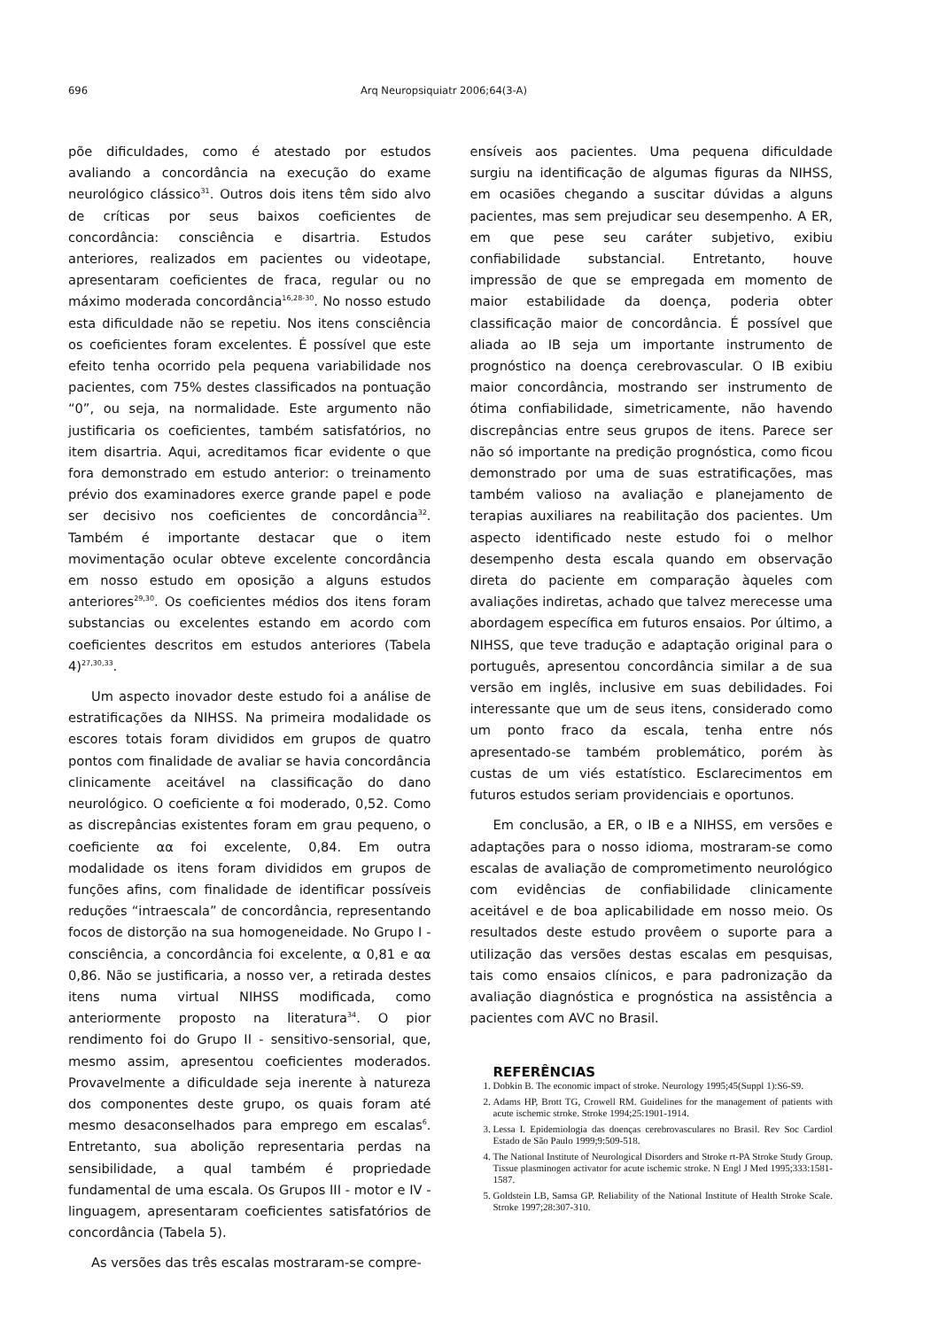696 Arq Neuropsiquiatr 2006;64(3-A)
põe dificuldades, como é atestado por estudos avaliando a concordância na execução do exame neurológico clássico<sup>31</sup>. Outros dois itens têm sido alvo de críticas por seus baixos coeficientes de concordância: consciência e disartria. Estudos anteriores, realizados em pacientes ou videotape, apresentaram coeficientes de fraca, regular ou no máximo moderada concordância<sup>16,28-30</sup>. No nosso estudo esta dificuldade não se repetiu. Nos itens consciência os coeficientes foram excelentes. É possível que este efeito tenha ocorrido pela pequena variabilidade nos pacientes, com 75% destes classificados na pontuação “0”, ou seja, na normalidade. Este argumento não justificaria os coeficientes, também satisfatórios, no item disartria. Aqui, acreditamos ficar evidente o que fora demonstrado em estudo anterior: o treinamento prévio dos examinadores exerce grande papel e pode ser decisivo nos coeficientes de concordância<sup>32</sup>. Também é importante destacar que o item movimentação ocular obteve excelente concordância em nosso estudo em oposição a alguns estudos anteriores<sup>29,30</sup>. Os coeficientes médios dos itens foram substancias ou excelentes estando em acordo com coeficientes descritos em estudos anteriores (Tabela 4)<sup>27,30,33</sup>.
Um aspecto inovador deste estudo foi a análise de estratificações da NIHSS. Na primeira modalidade os escores totais foram divididos em grupos de quatro pontos com finalidade de avaliar se havia concordância clinicamente aceitável na classificação do dano neurológico. O coeficiente α foi moderado, 0,52. Como as discrepâncias existentes foram em grau pequeno, o coeficiente αα foi excelente, 0,84. Em outra modalidade os itens foram divididos em grupos de funções afins, com finalidade de identificar possíveis reduções “intraescala” de concordância, representando focos de distorção na sua homogeneidade. No Grupo I - consciência, a concordância foi excelente, α 0,81 e αα 0,86. Não se justificaria, a nosso ver, a retirada destes itens numa virtual NIHSS modificada, como anteriormente proposto na literatura<sup>34</sup>. O pior rendimento foi do Grupo II - sensitivo-sensorial, que, mesmo assim, apresentou coeficientes moderados. Provavelmente a dificuldade seja inerente à natureza dos componentes deste grupo, os quais foram até mesmo desaconselhados para emprego em escalas<sup>6</sup>. Entretanto, sua abolição representaria perdas na sensibilidade, a qual também é propriedade fundamental de uma escala. Os Grupos III - motor e IV - linguagem, apresentaram coeficientes satisfatórios de concordância (Tabela 5).
As versões das três escalas mostraram-se compre-
ensíveis aos pacientes. Uma pequena dificuldade surgiu na identificação de algumas figuras da NIHSS, em ocasiões chegando a suscitar dúvidas a alguns pacientes, mas sem prejudicar seu desempenho. A ER, em que pese seu caráter subjetivo, exibiu confiabilidade substancial. Entretanto, houve impressão de que se empregada em momento de maior estabilidade da doença, poderia obter classificação maior de concordância. É possível que aliada ao IB seja um importante instrumento de prognóstico na doença cerebrovascular. O IB exibiu maior concordância, mostrando ser instrumento de ótima confiabilidade, simetricamente, não havendo discrepâncias entre seus grupos de itens. Parece ser não só importante na predição prognóstica, como ficou demonstrado por uma de suas estratificações, mas também valioso na avaliação e planejamento de terapias auxiliares na reabilitação dos pacientes. Um aspecto identificado neste estudo foi o melhor desempenho desta escala quando em observação direta do paciente em comparação àqueles com avaliações indiretas, achado que talvez merecesse uma abordagem específica em futuros ensaios. Por último, a NIHSS, que teve tradução e adaptação original para o português, apresentou concordância similar a de sua versão em inglês, inclusive em suas debilidades. Foi interessante que um de seus itens, considerado como um ponto fraco da escala, tenha entre nós apresentado-se também problemático, porém às custas de um viés estatístico. Esclarecimentos em futuros estudos seriam providenciais e oportunos.
Em conclusão, a ER, o IB e a NIHSS, em versões e adaptações para o nosso idioma, mostraram-se como escalas de avaliação de comprometimento neurológico com evidências de confiabilidade clinicamente aceitável e de boa aplicabilidade em nosso meio. Os resultados deste estudo provêem o suporte para a utilização das versões destas escalas em pesquisas, tais como ensaios clínicos, e para padronização da avaliação diagnóstica e prognóstica na assistência a pacientes com AVC no Brasil.
REFERÊNCIAS
1. Dobkin B. The economic impact of stroke. Neurology 1995;45(Suppl 1):S6-S9.
2. Adams HP, Brott TG, Crowell RM. Guidelines for the management of patients with acute ischemic stroke. Stroke 1994;25:1901-1914.
3. Lessa I. Epidemiologia das doenças cerebrovasculares no Brasil. Rev Soc Cardiol Estado de São Paulo 1999;9:509-518.
4. The National Institute of Neurological Disorders and Stroke rt-PA Stroke Study Group. Tissue plasminogen activator for acute ischemic stroke. N Engl J Med 1995;333:1581-1587.
5. Goldstein LB, Samsa GP. Reliability of the National Institute of Health Stroke Scale. Stroke 1997;28:307-310.